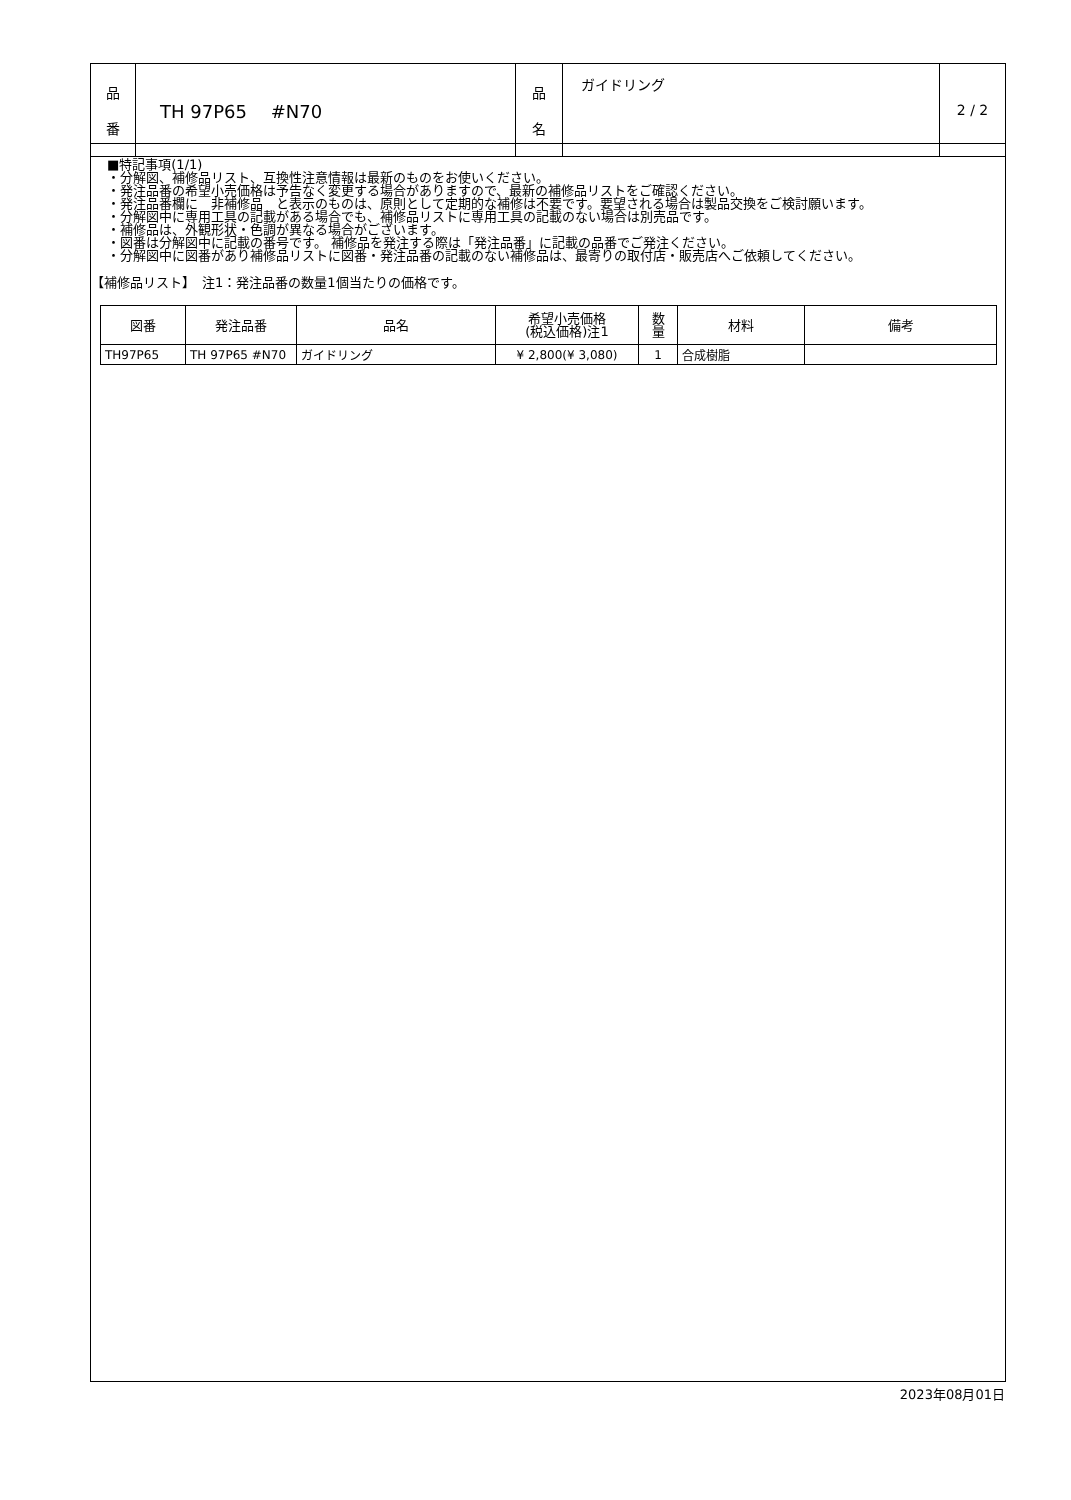| 品 番 | TH 97P65 #N70 | 品 名 | ガイドリング | 2 / 2 |
■特記事項(1/1)
・分解図、補修品リスト、互換性注意情報は最新のものをお使いください。
・発注品番の希望小売価格は予告なく変更する場合がありますので、最新の補修品リストをご確認ください。
・発注品番欄に　非補修品　と表示のものは、原則として定期的な補修は不要です。要望される場合は製品交換をご検討願います。
・分解図中に専用工具の記載がある場合でも、補修品リストに専用工具の記載のない場合は別売品です。
・補修品は、外観形状・色調が異なる場合がございます。
・図番は分解図中に記載の番号です。 補修品を発注する際は「発注品番」に記載の品番でご発注ください。
・分解図中に図番があり補修品リストに図番・発注品番の記載のない補修品は、最寄りの取付店・販売店へご依頼してください。
【補修品リスト】　注1：発注品番の数量1個当たりの価格です。
| 図番 | 発注品番 | 品名 | 希望小売価格 (税込価格)注1 | 数 量 | 材料 | 備考 |
| --- | --- | --- | --- | --- | --- | --- |
| TH97P65 | TH 97P65 #N70 | ガイドリング | ¥ 2,800(¥ 3,080) | 1 | 合成樹脂 | |
2023年08月01日